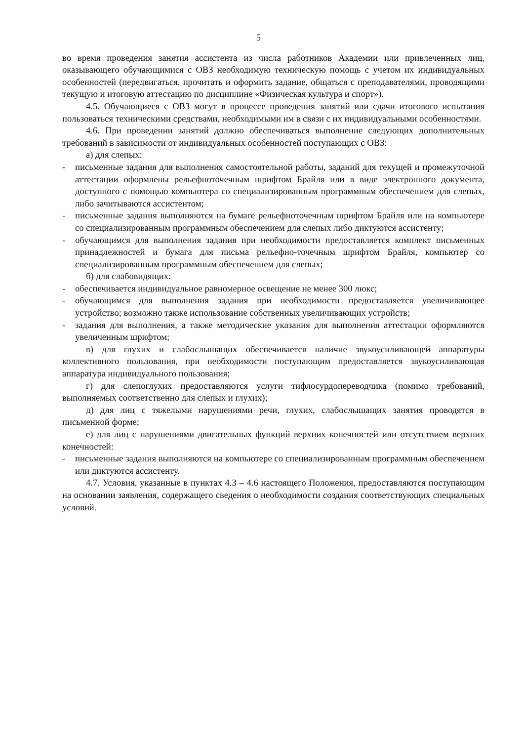5
во время проведения занятия ассистента из числа работников Академии или привлеченных лиц, оказывающего обучающимися с ОВЗ необходимую техническую помощь с учетом их индивидуальных особенностей (передвигаться, прочитать и оформить задание, общаться с преподавателями, проводящими текущую и итоговую аттестацию по дисциплине «Физическая культура и спорт»).
4.5. Обучающиеся с ОВЗ могут в процессе проведения занятий или сдачи итогового испытания пользоваться техническими средствами, необходимыми им в связи с их индивидуальными особенностями.
4.6. При проведении занятий должно обеспечиваться выполнение следующих дополнительных требований в зависимости от индивидуальных особенностей поступающих с ОВЗ:
а) для слепых:
- письменные задания для выполнения самостоятельной работы, заданий для текущей и промежуточной аттестации оформлены рельефноточечным шрифтом Брайля или в виде электронного документа, доступного с помощью компьютера со специализированным программным обеспечением для слепых, либо зачитываются ассистентом;
- письменные задания выполняются на бумаге рельефноточечным шрифтом Брайля или на компьютере со специализированным программным обеспечением для слепых либо диктуются ассистенту;
- обучающимся для выполнения задания при необходимости предоставляется комплект письменных принадлежностей и бумага для письма рельефно-точечным шрифтом Брайля, компьютер со специализированным программным обеспечением для слепых;
б) для слабовидящих:
- обеспечивается индивидуальное равномерное освещение не менее 300 люкс;
- обучающимся для выполнения задания при необходимости предоставляется увеличивающее устройство; возможно также использование собственных увеличивающих устройств;
- задания для выполнения, а также методические указания для выполнения аттестации оформляются увеличенным шрифтом;
в) для глухих и слабослышащих обеспечивается наличие звукоусиливающей аппаратуры коллективного пользования, при необходимости поступающим предоставляется звукоусиливающая аппаратура индивидуального пользования;
г) для слепоглухих предоставляются услуги тифлосурдопереводчика (помимо требований, выполняемых соответственно для слепых и глухих);
д) для лиц с тяжелыми нарушениями речи, глухих, слабослышащих занятия проводятся в письменной форме;
е) для лиц с нарушениями двигательных функций верхних конечностей или отсутствием верхних конечностей:
- письменные задания выполняются на компьютере со специализированным программным обеспечением или диктуются ассистенту.
4.7. Условия, указанные в пунктах 4.3 – 4.6 настоящего Положения, предоставляются поступающим на основании заявления, содержащего сведения о необходимости создания соответствующих специальных условий.